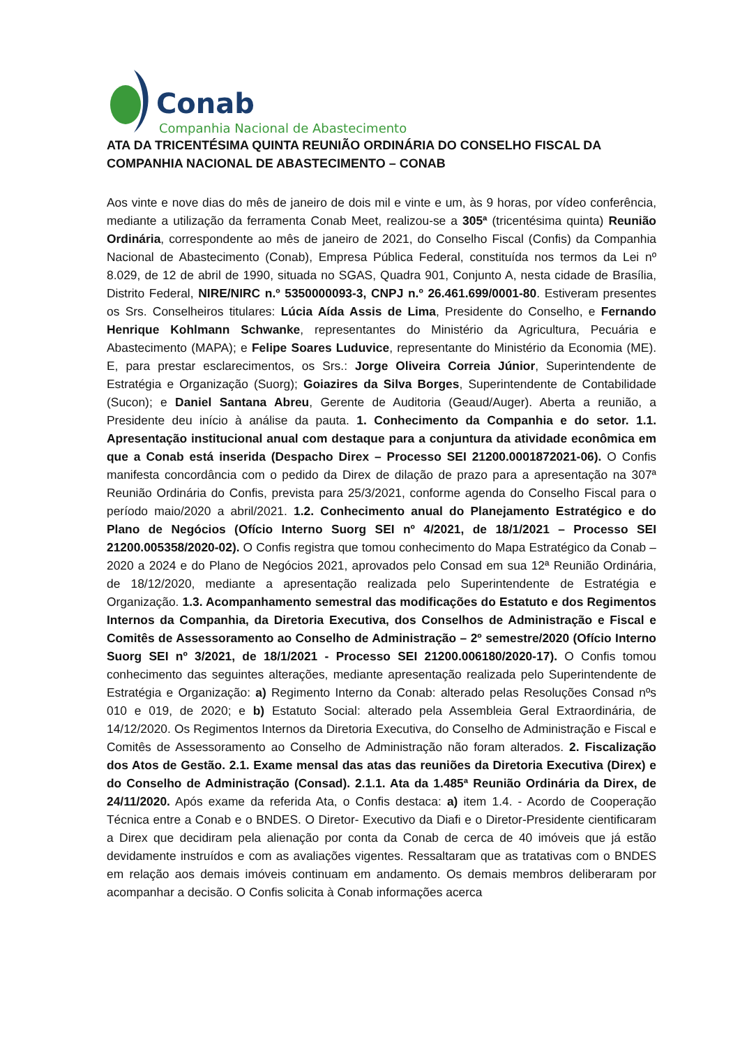Conab
Companhia Nacional de Abastecimento
ATA DA TRICENTÉSIMA QUINTA REUNIÃO ORDINÁRIA DO CONSELHO FISCAL DA COMPANHIA NACIONAL DE ABASTECIMENTO – CONAB
Aos vinte e nove dias do mês de janeiro de dois mil e vinte e um, às 9 horas, por vídeo conferência, mediante a utilização da ferramenta Conab Meet, realizou-se a 305ª (tricentésima quinta) Reunião Ordinária, correspondente ao mês de janeiro de 2021, do Conselho Fiscal (Confis) da Companhia Nacional de Abastecimento (Conab), Empresa Pública Federal, constituída nos termos da Lei nº 8.029, de 12 de abril de 1990, situada no SGAS, Quadra 901, Conjunto A, nesta cidade de Brasília, Distrito Federal, NIRE/NIRC n.º 5350000093-3, CNPJ n.º 26.461.699/0001-80. Estiveram presentes os Srs. Conselheiros titulares: Lúcia Aída Assis de Lima, Presidente do Conselho, e Fernando Henrique Kohlmann Schwanke, representantes do Ministério da Agricultura, Pecuária e Abastecimento (MAPA); e Felipe Soares Luduvice, representante do Ministério da Economia (ME). E, para prestar esclarecimentos, os Srs.: Jorge Oliveira Correia Júnior, Superintendente de Estratégia e Organização (Suorg); Goiazires da Silva Borges, Superintendente de Contabilidade (Sucon); e Daniel Santana Abreu, Gerente de Auditoria (Geaud/Auger). Aberta a reunião, a Presidente deu início à análise da pauta. 1. Conhecimento da Companhia e do setor. 1.1. Apresentação institucional anual com destaque para a conjuntura da atividade econômica em que a Conab está inserida (Despacho Direx – Processo SEI 21200.0001872021-06). O Confis manifesta concordância com o pedido da Direx de dilação de prazo para a apresentação na 307ª Reunião Ordinária do Confis, prevista para 25/3/2021, conforme agenda do Conselho Fiscal para o período maio/2020 a abril/2021. 1.2. Conhecimento anual do Planejamento Estratégico e do Plano de Negócios (Ofício Interno Suorg SEI nº 4/2021, de 18/1/2021 – Processo SEI 21200.005358/2020-02). O Confis registra que tomou conhecimento do Mapa Estratégico da Conab – 2020 a 2024 e do Plano de Negócios 2021, aprovados pelo Consad em sua 12ª Reunião Ordinária, de 18/12/2020, mediante a apresentação realizada pelo Superintendente de Estratégia e Organização. 1.3. Acompanhamento semestral das modificações do Estatuto e dos Regimentos Internos da Companhia, da Diretoria Executiva, dos Conselhos de Administração e Fiscal e Comitês de Assessoramento ao Conselho de Administração – 2º semestre/2020 (Ofício Interno Suorg SEI nº 3/2021, de 18/1/2021 - Processo SEI 21200.006180/2020-17). O Confis tomou conhecimento das seguintes alterações, mediante apresentação realizada pelo Superintendente de Estratégia e Organização: a) Regimento Interno da Conab: alterado pelas Resoluções Consad nºs 010 e 019, de 2020; e b) Estatuto Social: alterado pela Assembleia Geral Extraordinária, de 14/12/2020. Os Regimentos Internos da Diretoria Executiva, do Conselho de Administração e Fiscal e Comitês de Assessoramento ao Conselho de Administração não foram alterados. 2. Fiscalização dos Atos de Gestão. 2.1. Exame mensal das atas das reuniões da Diretoria Executiva (Direx) e do Conselho de Administração (Consad). 2.1.1. Ata da 1.485ª Reunião Ordinária da Direx, de 24/11/2020. Após exame da referida Ata, o Confis destaca: a) item 1.4. - Acordo de Cooperação Técnica entre a Conab e o BNDES. O Diretor- Executivo da Diafi e o Diretor-Presidente cientificaram a Direx que decidiram pela alienação por conta da Conab de cerca de 40 imóveis que já estão devidamente instruídos e com as avaliações vigentes. Ressaltaram que as tratativas com o BNDES em relação aos demais imóveis continuam em andamento. Os demais membros deliberaram por acompanhar a decisão. O Confis solicita à Conab informações acerca